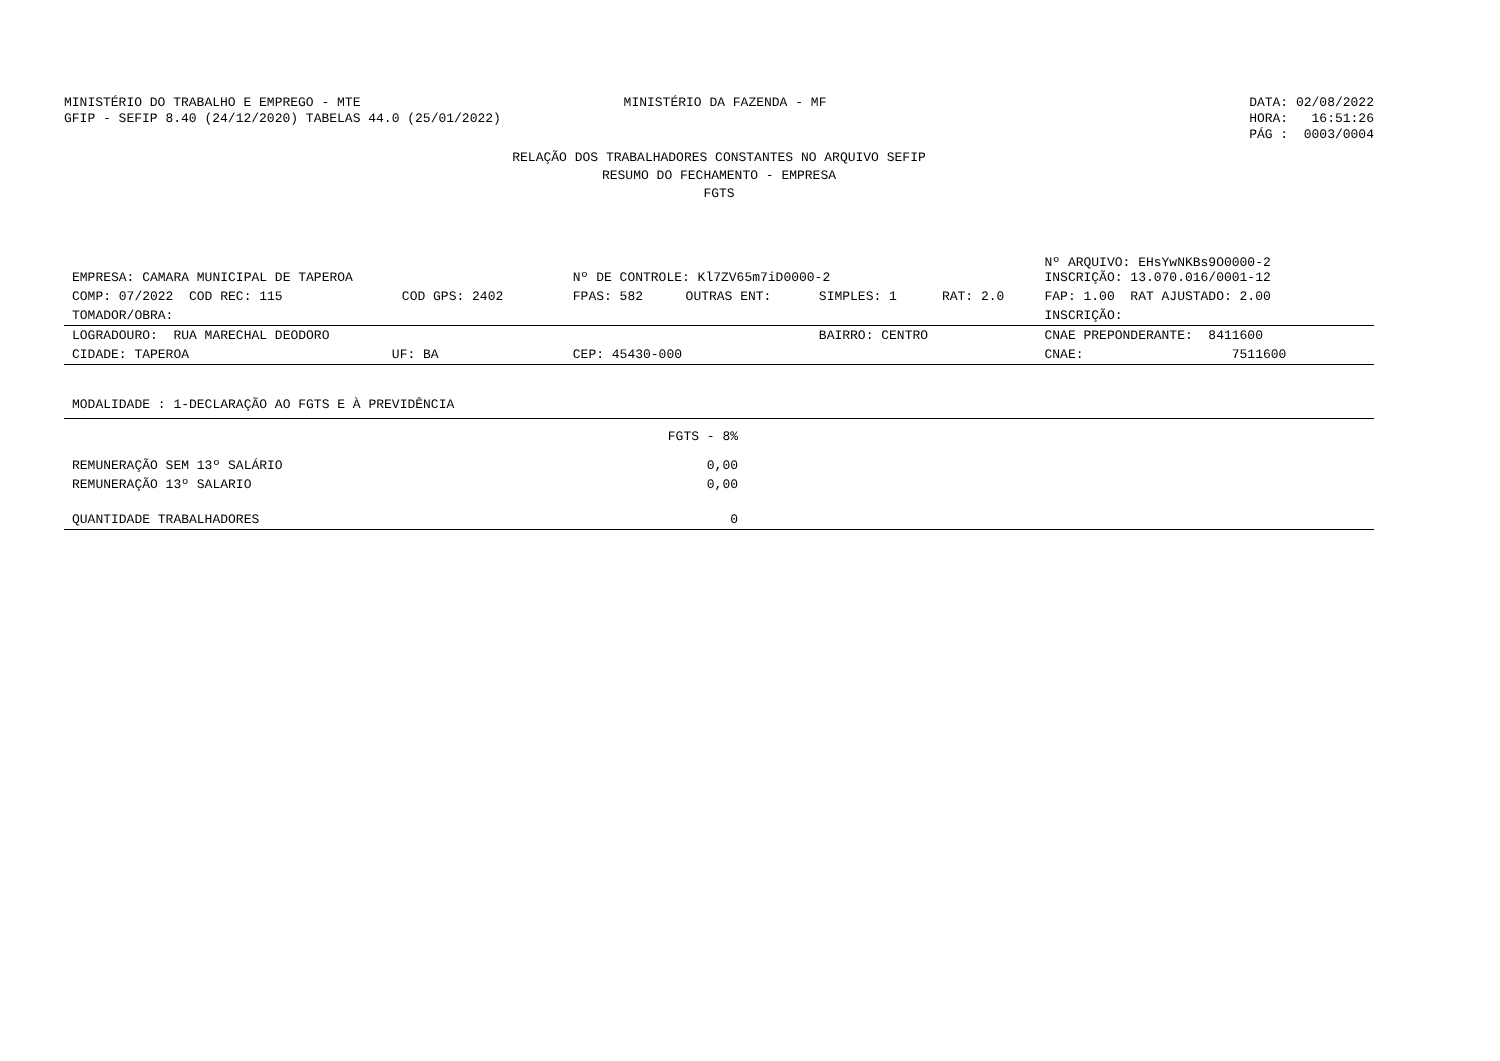MINISTÉRIO DO TRABALHO E EMPREGO - MTE
GFIP - SEFIP 8.40 (24/12/2020) TABELAS 44.0 (25/01/2022)
MINISTÉRIO DA FAZENDA - MF DATA: 02/08/2022
HORA: 16:51:26
PÁG : 0003/0004
RELAÇÃO DOS TRABALHADORES CONSTANTES NO ARQUIVO SEFIP
RESUMO DO FECHAMENTO - EMPRESA
FGTS
| EMPRESA: CAMARA MUNICIPAL DE TAPEROA | | Nº DE CONTROLE: Kl7ZV65m7iD0000-2 | | | | Nº ARQUIVO: EHsYwNKBs9O0000-2 INSCRIÇÃO: 13.070.016/0001-12 |
| COMP: 07/2022 COD REC: 115 | COD GPS: 2402 | FPAS: 582 | OUTRAS ENT: | SIMPLES: 1 | RAT: 2.0 | FAP: 1.00 RAT AJUSTADO: 2.00 |
| TOMADOR/OBRA: | | | | | | INSCRIÇÃO: |
| LOGRADOURO: RUA MARECHAL DEODORO | | | | BAIRRO: CENTRO | | CNAE PREPONDERANTE: 8411600 |
| CIDADE: TAPEROA UF: BA | | CEP: 45430-000 | | | | CNAE: 7511600 |
| MODALIDADE : 1-DECLARAÇÃO AO FGTS E À PREVIDÊNCIA | | |
| | FGTS - 8% | |
| REMUNERAÇÃO SEM 13º SALÁRIO | 0,00 | |
| REMUNERAÇÃO 13º SALARIO | 0,00 | |
| QUANTIDADE TRABALHADORES | 0 | |